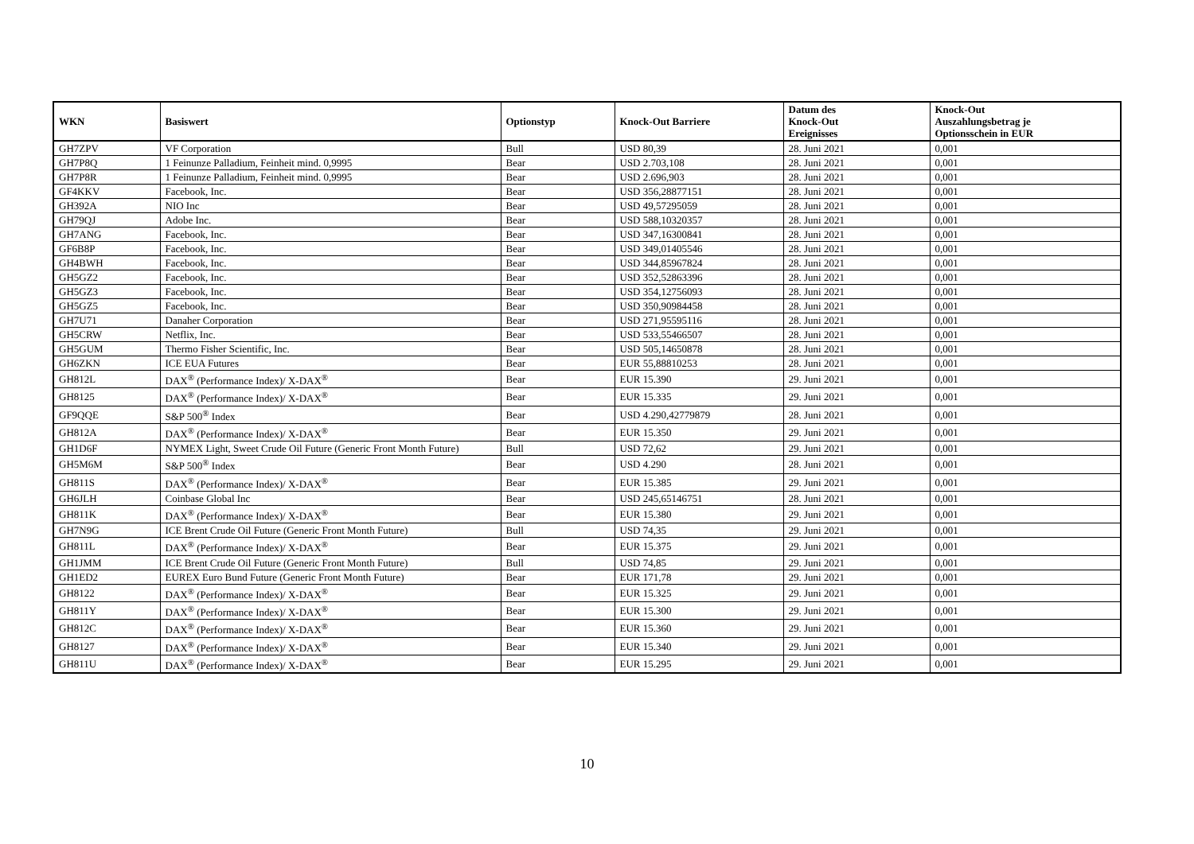| WKN | Basiswert | Optionstyp | Knock-Out Barriere | Datum des Knock-Out Ereignisses | Knock-Out Auszahlungsbetrag je Optionsschein in EUR |
| --- | --- | --- | --- | --- | --- |
| GH7ZPV | VF Corporation | Bull | USD 80,39 | 28. Juni 2021 | 0,001 |
| GH7P8Q | 1 Feinunze Palladium, Feinheit mind. 0,9995 | Bear | USD 2.703,108 | 28. Juni 2021 | 0,001 |
| GH7P8R | 1 Feinunze Palladium, Feinheit mind. 0,9995 | Bear | USD 2.696,903 | 28. Juni 2021 | 0,001 |
| GF4KKV | Facebook, Inc. | Bear | USD 356,28877151 | 28. Juni 2021 | 0,001 |
| GH392A | NIO Inc | Bear | USD 49,57295059 | 28. Juni 2021 | 0,001 |
| GH79QJ | Adobe Inc. | Bear | USD 588,10320357 | 28. Juni 2021 | 0,001 |
| GH7ANG | Facebook, Inc. | Bear | USD 347,16300841 | 28. Juni 2021 | 0,001 |
| GF6B8P | Facebook, Inc. | Bear | USD 349,01405546 | 28. Juni 2021 | 0,001 |
| GH4BWH | Facebook, Inc. | Bear | USD 344,85967824 | 28. Juni 2021 | 0,001 |
| GH5GZ2 | Facebook, Inc. | Bear | USD 352,52863396 | 28. Juni 2021 | 0,001 |
| GH5GZ3 | Facebook, Inc. | Bear | USD 354,12756093 | 28. Juni 2021 | 0,001 |
| GH5GZ5 | Facebook, Inc. | Bear | USD 350,90984458 | 28. Juni 2021 | 0,001 |
| GH7U71 | Danaher Corporation | Bear | USD 271,95595116 | 28. Juni 2021 | 0,001 |
| GH5CRW | Netflix, Inc. | Bear | USD 533,55466507 | 28. Juni 2021 | 0,001 |
| GH5GUM | Thermo Fisher Scientific, Inc. | Bear | USD 505,14650878 | 28. Juni 2021 | 0,001 |
| GH6ZKN | ICE EUA Futures | Bear | EUR 55,88810253 | 28. Juni 2021 | 0,001 |
| GH812L | DAX<sup>®</sup> (Performance Index)/ X-DAX<sup>®</sup> | Bear | EUR 15.390 | 29. Juni 2021 | 0,001 |
| GH8125 | DAX<sup>®</sup> (Performance Index)/ X-DAX<sup>®</sup> | Bear | EUR 15.335 | 29. Juni 2021 | 0,001 |
| GF9QQE | S&P 500<sup>®</sup> Index | Bear | USD 4.290,42779879 | 28. Juni 2021 | 0,001 |
| GH812A | DAX<sup>®</sup> (Performance Index)/ X-DAX<sup>®</sup> | Bear | EUR 15.350 | 29. Juni 2021 | 0,001 |
| GH1D6F | NYMEX Light, Sweet Crude Oil Future (Generic Front Month Future) | Bull | USD 72,62 | 29. Juni 2021 | 0,001 |
| GH5M6M | S&P 500<sup>®</sup> Index | Bear | USD 4.290 | 28. Juni 2021 | 0,001 |
| GH811S | DAX<sup>®</sup> (Performance Index)/ X-DAX<sup>®</sup> | Bear | EUR 15.385 | 29. Juni 2021 | 0,001 |
| GH6JLH | Coinbase Global Inc | Bear | USD 245,65146751 | 28. Juni 2021 | 0,001 |
| GH811K | DAX<sup>®</sup> (Performance Index)/ X-DAX<sup>®</sup> | Bear | EUR 15.380 | 29. Juni 2021 | 0,001 |
| GH7N9G | ICE Brent Crude Oil Future (Generic Front Month Future) | Bull | USD 74,35 | 29. Juni 2021 | 0,001 |
| GH811L | DAX<sup>®</sup> (Performance Index)/ X-DAX<sup>®</sup> | Bear | EUR 15.375 | 29. Juni 2021 | 0,001 |
| GH1JMM | ICE Brent Crude Oil Future (Generic Front Month Future) | Bull | USD 74,85 | 29. Juni 2021 | 0,001 |
| GH1ED2 | EUREX Euro Bund Future (Generic Front Month Future) | Bear | EUR 171,78 | 29. Juni 2021 | 0,001 |
| GH8122 | DAX<sup>®</sup> (Performance Index)/ X-DAX<sup>®</sup> | Bear | EUR 15.325 | 29. Juni 2021 | 0,001 |
| GH811Y | DAX<sup>®</sup> (Performance Index)/ X-DAX<sup>®</sup> | Bear | EUR 15.300 | 29. Juni 2021 | 0,001 |
| GH812C | DAX<sup>®</sup> (Performance Index)/ X-DAX<sup>®</sup> | Bear | EUR 15.360 | 29. Juni 2021 | 0,001 |
| GH8127 | DAX<sup>®</sup> (Performance Index)/ X-DAX<sup>®</sup> | Bear | EUR 15.340 | 29. Juni 2021 | 0,001 |
| GH811U | DAX<sup>®</sup> (Performance Index)/ X-DAX<sup>®</sup> | Bear | EUR 15.295 | 29. Juni 2021 | 0,001 |
10